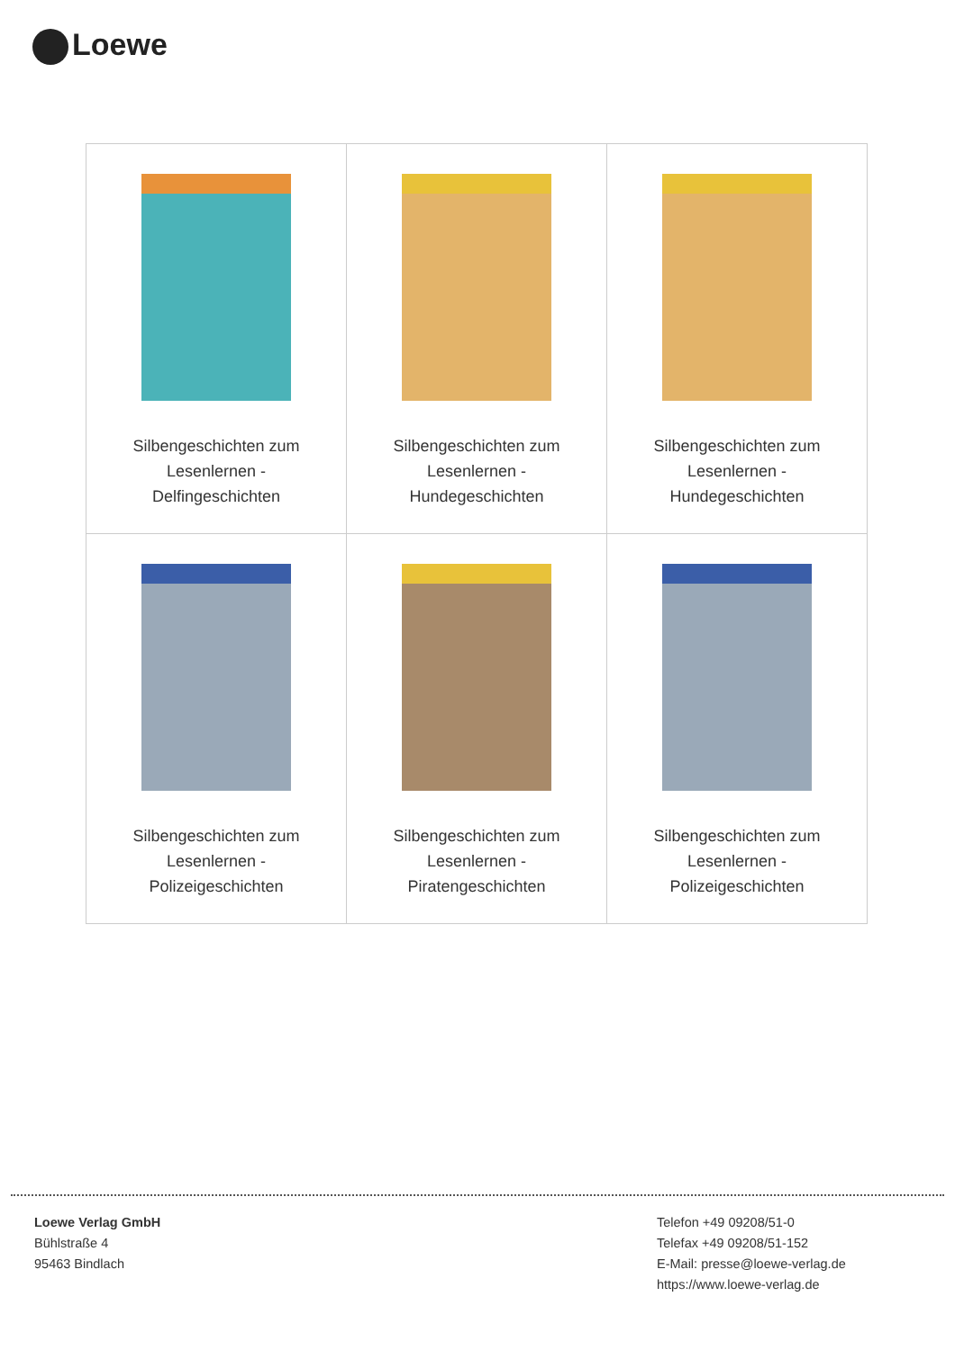Loewe
| Silbengeschichten zum Lesenlernen - Delfingeschichten | Silbengeschichten zum Lesenlernen - Hundegeschichten | Silbengeschichten zum Lesenlernen - Hundegeschichten |
| Silbengeschichten zum Lesenlernen - Polizeigeschichten | Silbengeschichten zum Lesenlernen - Piratengeschichten | Silbengeschichten zum Lesenlernen - Polizeigeschichten |
Loewe Verlag GmbH
Bühlstraße 4
95463 Bindlach
Telefon +49 09208/51-0
Telefax +49 09208/51-152
E-Mail: presse@loewe-verlag.de
https://www.loewe-verlag.de